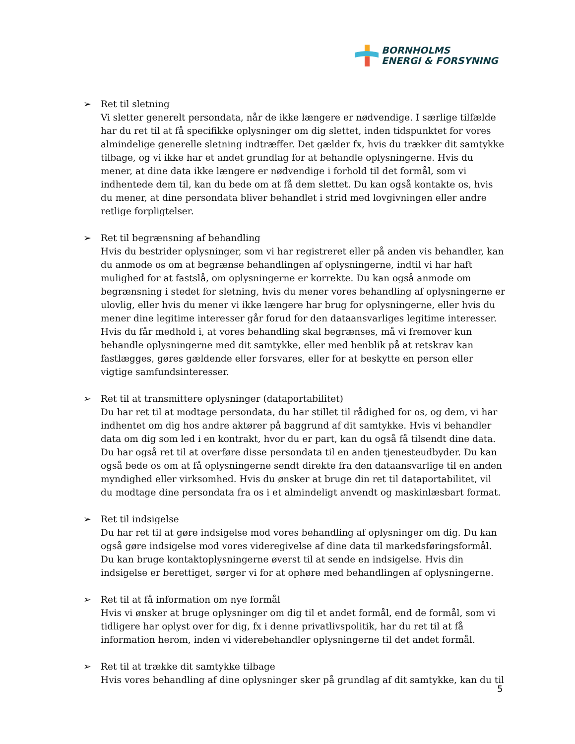BORNHOLMS
ENERGI & FORSYNING
➢ Ret til sletning
Vi sletter generelt persondata, når de ikke længere er nødvendige. I særlige tilfælde har du ret til at få specifikke oplysninger om dig slettet, inden tidspunktet for vores almindelige generelle sletning indtræffer. Det gælder fx, hvis du trækker dit samtykke tilbage, og vi ikke har et andet grundlag for at behandle oplysningerne. Hvis du mener, at dine data ikke længere er nødvendige i forhold til det formål, som vi indhentede dem til, kan du bede om at få dem slettet. Du kan også kontakte os, hvis du mener, at dine persondata bliver behandlet i strid med lovgivningen eller andre retlige forpligtelser.
➢ Ret til begrænsning af behandling
Hvis du bestrider oplysninger, som vi har registreret eller på anden vis behandler, kan du anmode os om at begrænse behandlingen af oplysningerne, indtil vi har haft mulighed for at fastslå, om oplysningerne er korrekte. Du kan også anmode om begrænsning i stedet for sletning, hvis du mener vores behandling af oplysningerne er ulovlig, eller hvis du mener vi ikke længere har brug for oplysningerne, eller hvis du mener dine legitime interesser går forud for den dataansvarliges legitime interesser. Hvis du får medhold i, at vores behandling skal begrænses, må vi fremover kun behandle oplysningerne med dit samtykke, eller med henblik på at retskrav kan fastlægges, gøres gældende eller forsvares, eller for at beskytte en person eller vigtige samfundsinteresser.
➢ Ret til at transmittere oplysninger (dataportabilitet)
Du har ret til at modtage persondata, du har stillet til rådighed for os, og dem, vi har indhentet om dig hos andre aktører på baggrund af dit samtykke. Hvis vi behandler data om dig som led i en kontrakt, hvor du er part, kan du også få tilsendt dine data. Du har også ret til at overføre disse persondata til en anden tjenesteudbyder. Du kan også bede os om at få oplysningerne sendt direkte fra den dataansvarlige til en anden myndighed eller virksomhed. Hvis du ønsker at bruge din ret til dataportabilitet, vil du modtage dine persondata fra os i et almindeligt anvendt og maskinlæsbart format.
➢ Ret til indsigelse
Du har ret til at gøre indsigelse mod vores behandling af oplysninger om dig. Du kan også gøre indsigelse mod vores videregivelse af dine data til markedsføringsformål. Du kan bruge kontaktoplysningerne øverst til at sende en indsigelse. Hvis din indsigelse er berettiget, sørger vi for at ophøre med behandlingen af oplysningerne.
➢ Ret til at få information om nye formål
Hvis vi ønsker at bruge oplysninger om dig til et andet formål, end de formål, som vi tidligere har oplyst over for dig, fx i denne privatlivspolitik, har du ret til at få information herom, inden vi viderebehandler oplysningerne til det andet formål.
➢ Ret til at trække dit samtykke tilbage
Hvis vores behandling af dine oplysninger sker på grundlag af dit samtykke, kan du til
5